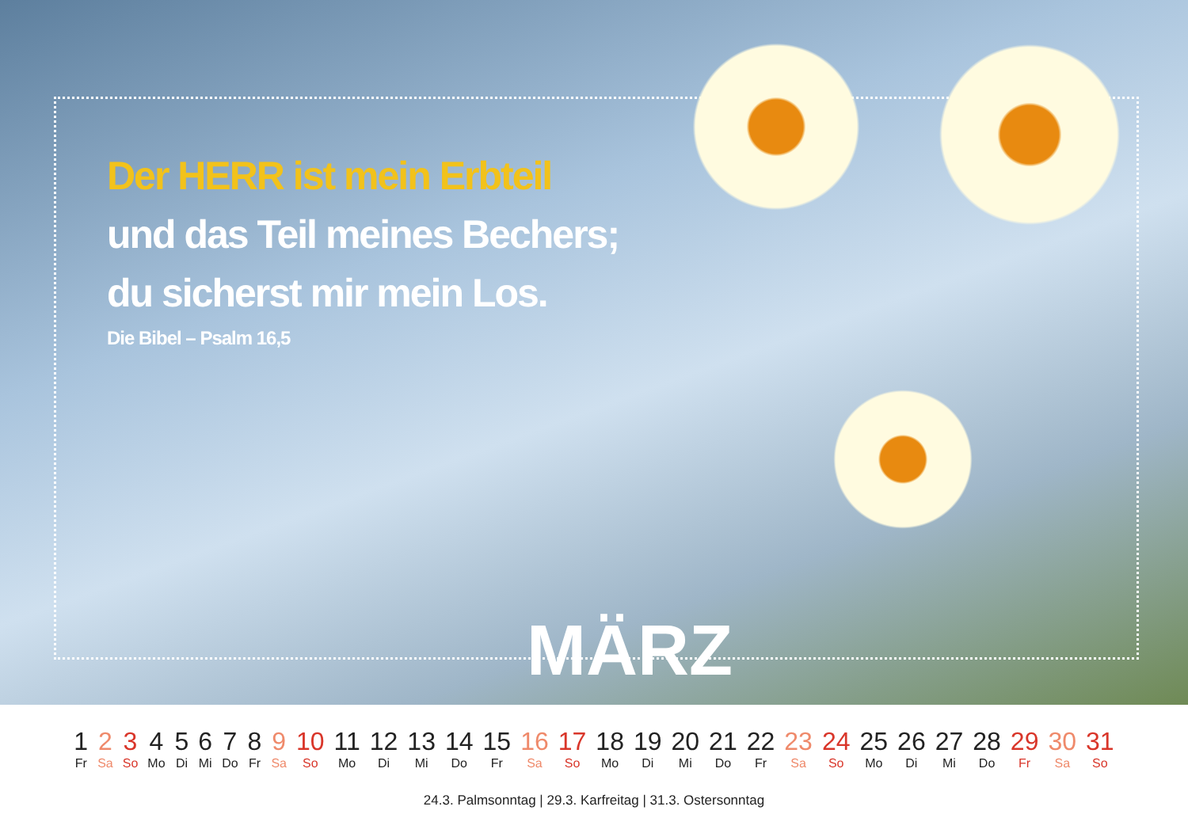Der HERR ist mein Erbteil
und das Teil meines Bechers;
du sicherst mir mein Los.
Die Bibel – Psalm 16,5
MÄRZ
| 1 | 2 | 3 | 4 | 5 | 6 | 7 | 8 | 9 | 10 | 11 | 12 | 13 | 14 | 15 | 16 | 17 | 18 | 19 | 20 | 21 | 22 | 23 | 24 | 25 | 26 | 27 | 28 | 29 | 30 | 31 |
| Fr | Sa | So | Mo | Di | Mi | Do | Fr | Sa | So | Mo | Di | Mi | Do | Fr | Sa | So | Mo | Di | Mi | Do | Fr | Sa | So | Mo | Di | Mi | Do | Fr | Sa | So |
24.3. Palmsonntag | 29.3. Karfreitag | 31.3. Ostersonntag